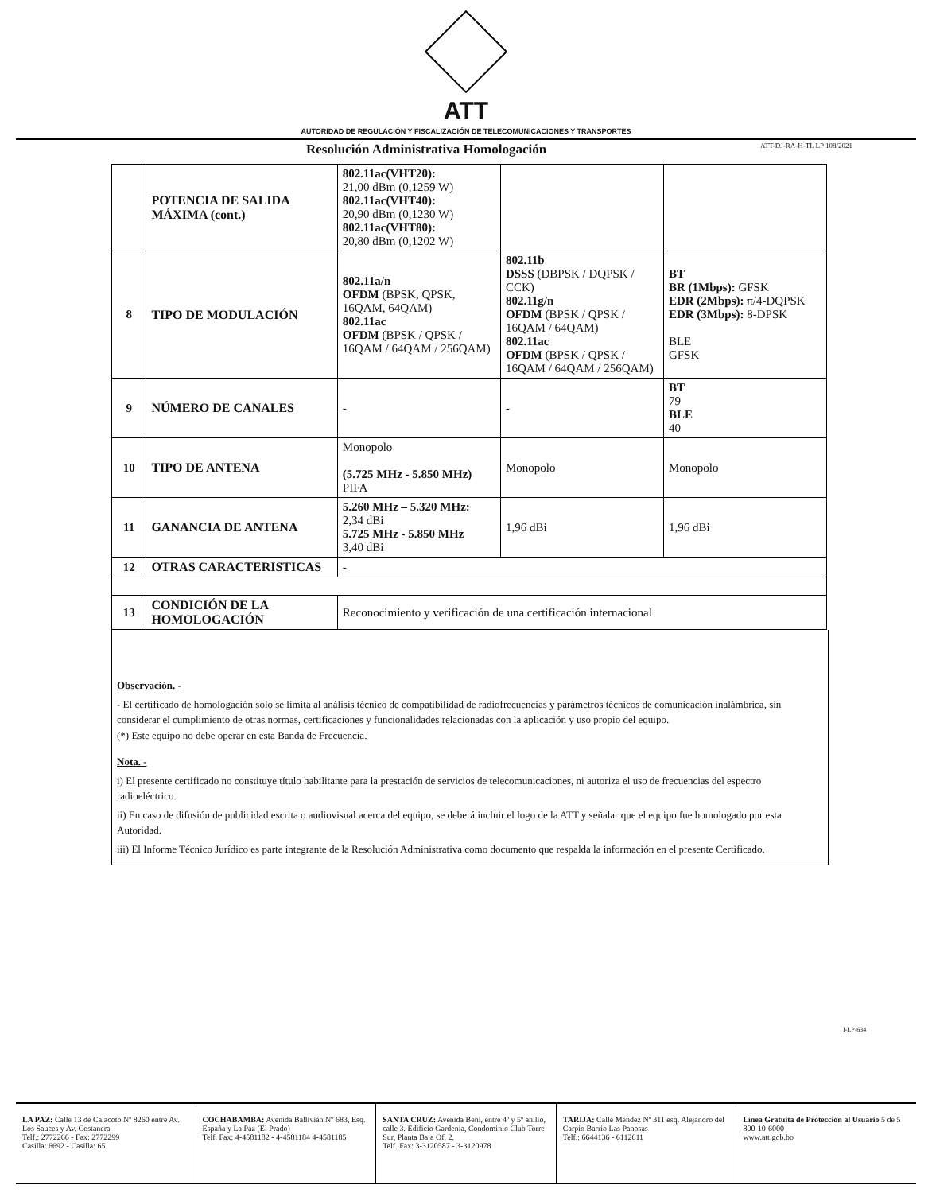ATT
AUTORIDAD DE REGULACIÓN Y FISCALIZACIÓN DE TELECOMUNICACIONES Y TRANSPORTES
Resolución Administrativa Homologación ATT-DJ-RA-H-TL LP 108/2021
| | POTENCIA DE SALIDA MÁXIMA (cont.) | 802.11ac(VHT20): 21,00 dBm (0,1259 W) 802.11ac(VHT40): 20,90 dBm (0,1230 W) 802.11ac(VHT80): 20,80 dBm (0,1202 W) | | |
| 8 | TIPO DE MODULACIÓN | 802.11a/n OFDM (BPSK, QPSK, 16QAM, 64QAM) 802.11ac OFDM (BPSK / QPSK / 16QAM / 64QAM / 256QAM) | 802.11b DSSS (DBPSK / DQPSK / CCK) 802.11g/n OFDM (BPSK / QPSK / 16QAM / 64QAM) 802.11ac OFDM (BPSK / QPSK / 16QAM / 64QAM / 256QAM) | BT BR (1Mbps): GFSK EDR (2Mbps): π/4-DQPSK EDR (3Mbps): 8-DPSK BLE GFSK |
| 9 | NÚMERO DE CANALES | - | - | BT 79 BLE 40 |
| 10 | TIPO DE ANTENA | Monopolo (5.725 MHz - 5.850 MHz) PIFA | Monopolo | Monopolo |
| 11 | GANANCIA DE ANTENA | 5.260 MHz – 5.320 MHz: 2,34 dBi 5.725 MHz - 5.850 MHz 3,40 dBi | 1,96 dBi | 1,96 dBi |
| 12 | OTRAS CARACTERISTICAS | - | | |
| 13 | CONDICIÓN DE LA HOMOLOGACIÓN | Reconocimiento y verificación de una certificación internacional | | |
Observación. -
- El certificado de homologación solo se limita al análisis técnico de compatibilidad de radiofrecuencias y parámetros técnicos de comunicación inalámbrica, sin considerar el cumplimiento de otras normas, certificaciones y funcionalidades relacionadas con la aplicación y uso propio del equipo.
(*) Este equipo no debe operar en esta Banda de Frecuencia.
Nota. -
i) El presente certificado no constituye título habilitante para la prestación de servicios de telecomunicaciones, ni autoriza el uso de frecuencias del espectro radioeléctrico.
ii) En caso de difusión de publicidad escrita o audiovisual acerca del equipo, se deberá incluir el logo de la ATT y señalar que el equipo fue homologado por esta Autoridad.
iii) El Informe Técnico Jurídico es parte integrante de la Resolución Administrativa como documento que respalda la información en el presente Certificado.
I-LP-634
LA PAZ: Calle 13 de Calacoto Nº 8260 entre Av. Los Sauces y Av. Costanera
Telf.: 2772266 - Fax: 2772299
Casilla: 6692 - Casilla: 65
COCHABAMBA: Avenida Ballivián Nº 683, Esq. España y La Paz (El Prado)
Telf. Fax: 4-4581182 - 4-4581184 4-4581185
SANTA CRUZ: Avenida Beni, entre 4º y 5º anillo, calle 3. Edificio Gardenia, Condominio Club Torre Sur, Planta Baja Of. 2.
Telf. Fax: 3-3120587 - 3-3120978
TARIJA: Calle Méndez Nº 311 esq. Alejandro del Carpio Barrio Las Panosas
Telf.: 6644136 - 6112611
Línea Gratuita de Protección al Usuario 5 de 5
800-10-6000
www.att.gob.bo